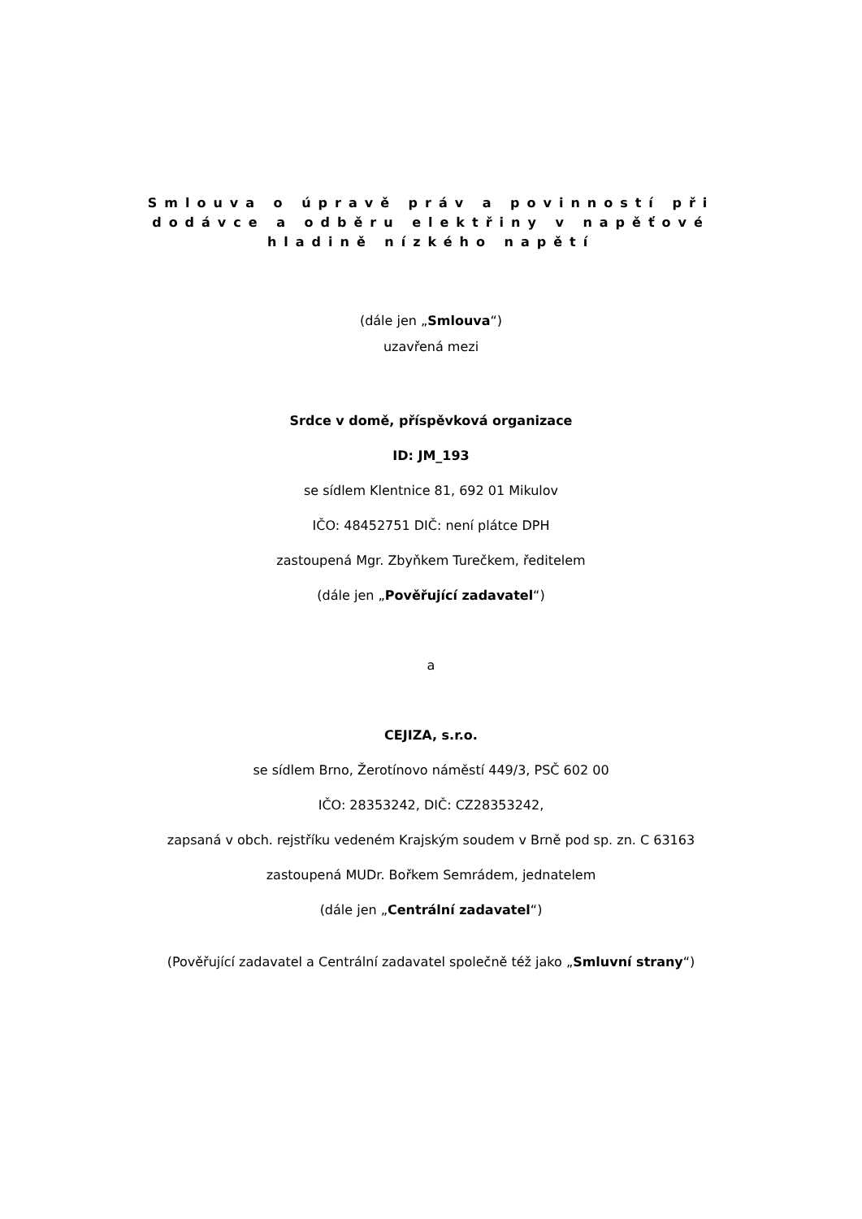Smlouva o úpravě práv a povinností při dodávce a odběru elektřiny v napěťové hladině nízkého napětí
(dále jen „Smlouva“)
uzavřená mezi
Srdce v domě, příspěvková organizace
ID: JM_193
se sídlem Klentnice 81, 692 01 Mikulov
IČO: 48452751 DIČ: není plátce DPH
zastoupená Mgr. Zbyňkem Turečkem, ředitelem
(dále jen „Pověřující zadavatel“)
a
CEJIZA, s.r.o.
se sídlem Brno, Žerotínovo náměstí 449/3, PSČ 602 00
IČO: 28353242, DIČ: CZ28353242,
zapsaná v obch. rejstříku vedeném Krajským soudem v Brně pod sp. zn. C 63163
zastoupená MUDr. Bořkem Semrádem, jednatelem
(dále jen „Centrální zadavatel“)
(Pověřující zadavatel a Centrální zadavatel společně též jako „Smluvní strany“)